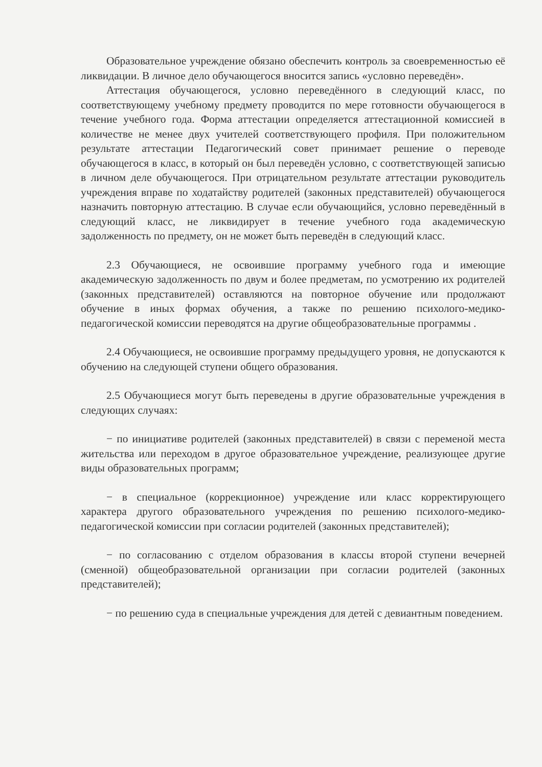Образовательное учреждение обязано обеспечить контроль за своевременностью её ликвидации. В личное дело обучающегося вносится запись «условно переведён».
Аттестация обучающегося, условно переведённого в следующий класс, по соответствующему учебному предмету проводится по мере готовности обучающегося в течение учебного года. Форма аттестации определяется аттестационной комиссией в количестве не менее двух учителей соответствующего профиля. При положительном результате аттестации Педагогический совет принимает решение о переводе обучающегося в класс, в который он был переведён условно, с соответствующей записью в личном деле обучающегося. При отрицательном результате аттестации руководитель учреждения вправе по ходатайству родителей (законных представителей) обучающегося назначить повторную аттестацию. В случае если обучающийся, условно переведённый в следующий класс, не ликвидирует в течение учебного года академическую задолженность по предмету, он не может быть переведён в следующий класс.
2.3 Обучающиеся, не освоившие программу учебного года и имеющие академическую задолженность по двум и более предметам, по усмотрению их родителей (законных представителей) оставляются на повторное обучение или продолжают обучение в иных формах обучения, а также по решению психолого-медико-педагогической комиссии переводятся на другие общеобразовательные программы .
2.4 Обучающиеся, не освоившие программу предыдущего уровня, не допускаются к обучению на следующей ступени общего образования.
2.5 Обучающиеся могут быть переведены в другие образовательные учреждения в следующих случаях:
− по инициативе родителей (законных представителей) в связи с переменой места жительства или переходом в другое образовательное учреждение, реализующее другие виды образовательных программ;
− в специальное (коррекционное) учреждение или класс корректирующего характера другого образовательного учреждения по решению психолого-медико-педагогической комиссии при согласии родителей (законных представителей);
− по согласованию с отделом образования в классы второй ступени вечерней (сменной) общеобразовательной организации при согласии родителей (законных представителей);
− по решению суда в специальные учреждения для детей с девиантным поведением.